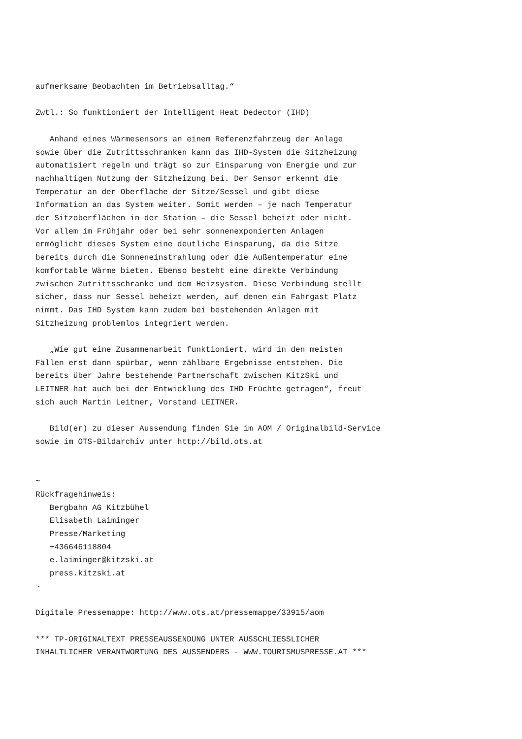aufmerksame Beobachten im Betriebsalltag.“

Zwtl.: So funktioniert der Intelligent Heat Dedector (IHD)

   Anhand eines Wärmesensors an einem Referenzfahrzeug der Anlage
sowie über die Zutrittsschranken kann das IHD-System die Sitzheizung
automatisiert regeln und trägt so zur Einsparung von Energie und zur
nachhaltigen Nutzung der Sitzheizung bei. Der Sensor erkennt die
Temperatur an der Oberfläche der Sitze/Sessel und gibt diese
Information an das System weiter. Somit werden – je nach Temperatur
der Sitzoberflächen in der Station – die Sessel beheizt oder nicht.
Vor allem im Frühjahr oder bei sehr sonnenexponierten Anlagen
ermöglicht dieses System eine deutliche Einsparung, da die Sitze
bereits durch die Sonneneinstrahlung oder die Außentemperatur eine
komfortable Wärme bieten. Ebenso besteht eine direkte Verbindung
zwischen Zutrittsschranke und dem Heizsystem. Diese Verbindung stellt
sicher, dass nur Sessel beheizt werden, auf denen ein Fahrgast Platz
nimmt. Das IHD System kann zudem bei bestehenden Anlagen mit
Sitzheizung problemlos integriert werden.

   „Wie gut eine Zusammenarbeit funktioniert, wird in den meisten
Fällen erst dann spürbar, wenn zählbare Ergebnisse entstehen. Die
bereits über Jahre bestehende Partnerschaft zwischen KitzSki und
LEITNER hat auch bei der Entwicklung des IHD Früchte getragen“, freut
sich auch Martin Leitner, Vorstand LEITNER.

   Bild(er) zu dieser Aussendung finden Sie im AOM / Originalbild-Service
sowie im OTS-Bildarchiv unter http://bild.ots.at


~
Rückfragehinweis:
   Bergbahn AG Kitzbühel
   Elisabeth Laiminger
   Presse/Marketing
   +436646118804
   e.laiminger@kitzski.at
   press.kitzski.at
~

Digitale Pressemappe: http://www.ots.at/pressemappe/33915/aom

*** TP-ORIGINALTEXT PRESSEAUSSENDUNG UNTER AUSSCHLIESSLICHER
INHALTLICHER VERANTWORTUNG DES AUSSENDERS - WWW.TOURISMUSPRESSE.AT ***